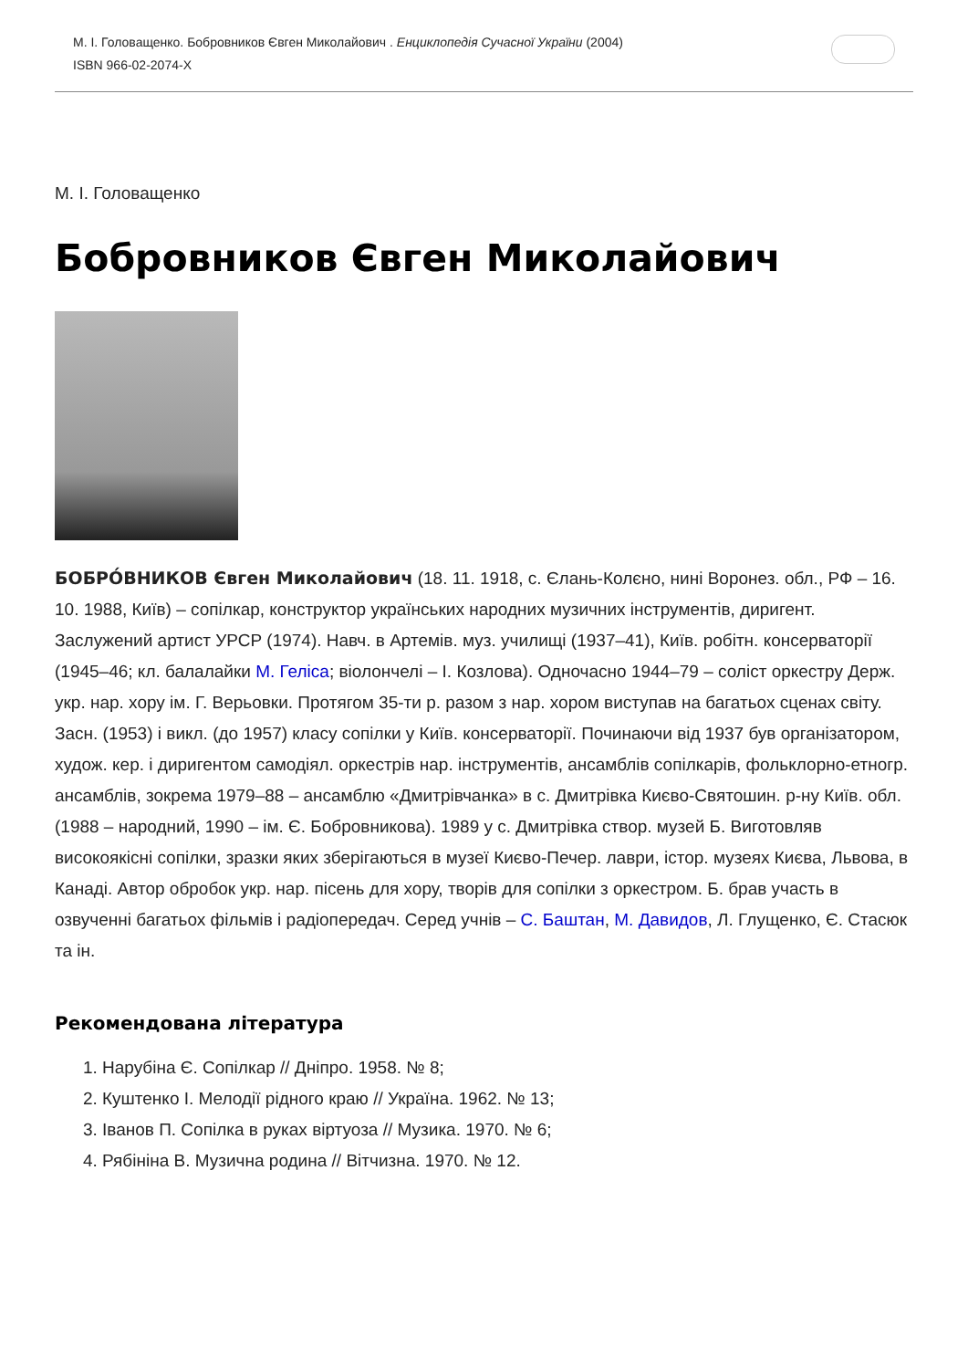М. І. Головащенко. Бобровников Євген Миколайович . Енциклопедія Сучасної України (2004)
ISBN 966-02-2074-X
М. І. Головащенко
Бобровников Євген Миколайович
БОБРО́ВНИКОВ Євген Миколайович (18. 11. 1918, с. Єлань-Колєно, нині Воронез. обл., РФ – 16. 10. 1988, Київ) – сопілкар, конструктор українських народних музичних інструментів, диригент. Заслужений артист УРСР (1974). Навч. в Артемів. муз. училищі (1937–41), Київ. робітн. консерваторії (1945–46; кл. балалайки М. Геліса; віолончелі – І. Козлова). Одночасно 1944–79 – соліст оркестру Держ. укр. нар. хору ім. Г. Верьовки. Протягом 35-ти р. разом з нар. хором виступав на багатьох сценах світу. Засн. (1953) і викл. (до 1957) класу сопілки у Київ. консерваторії. Починаючи від 1937 був організатором, худож. кер. і диригентом самодіял. оркестрів нар. інструментів, ансамблів сопілкарів, фольклорно-етногр. ансамблів, зокрема 1979–88 – ансамблю «Дмитрівчанка» в с. Дмитрівка Києво-Святошин. р-ну Київ. обл. (1988 – народний, 1990 – ім. Є. Бобровникова). 1989 у с. Дмитрівка створ. музей Б. Виготовляв високоякісні сопілки, зразки яких зберігаються в музеї Києво-Печер. лаври, істор. музеях Києва, Львова, в Канаді. Автор обробок укр. нар. пісень для хору, творів для сопілки з оркестром. Б. брав участь в озвученні багатьох фільмів і радіопередач. Серед учнів – С. Баштан, М. Давидов, Л. Глущенко, Є. Стасюк та ін.
Рекомендована література
1. Нарубіна Є. Сопілкар // Дніпро. 1958. № 8;
2. Куштенко І. Мелодії рідного краю // Україна. 1962. № 13;
3. Іванов П. Сопілка в руках віртуоза // Музика. 1970. № 6;
4. Рябініна В. Музична родина // Вітчизна. 1970. № 12.